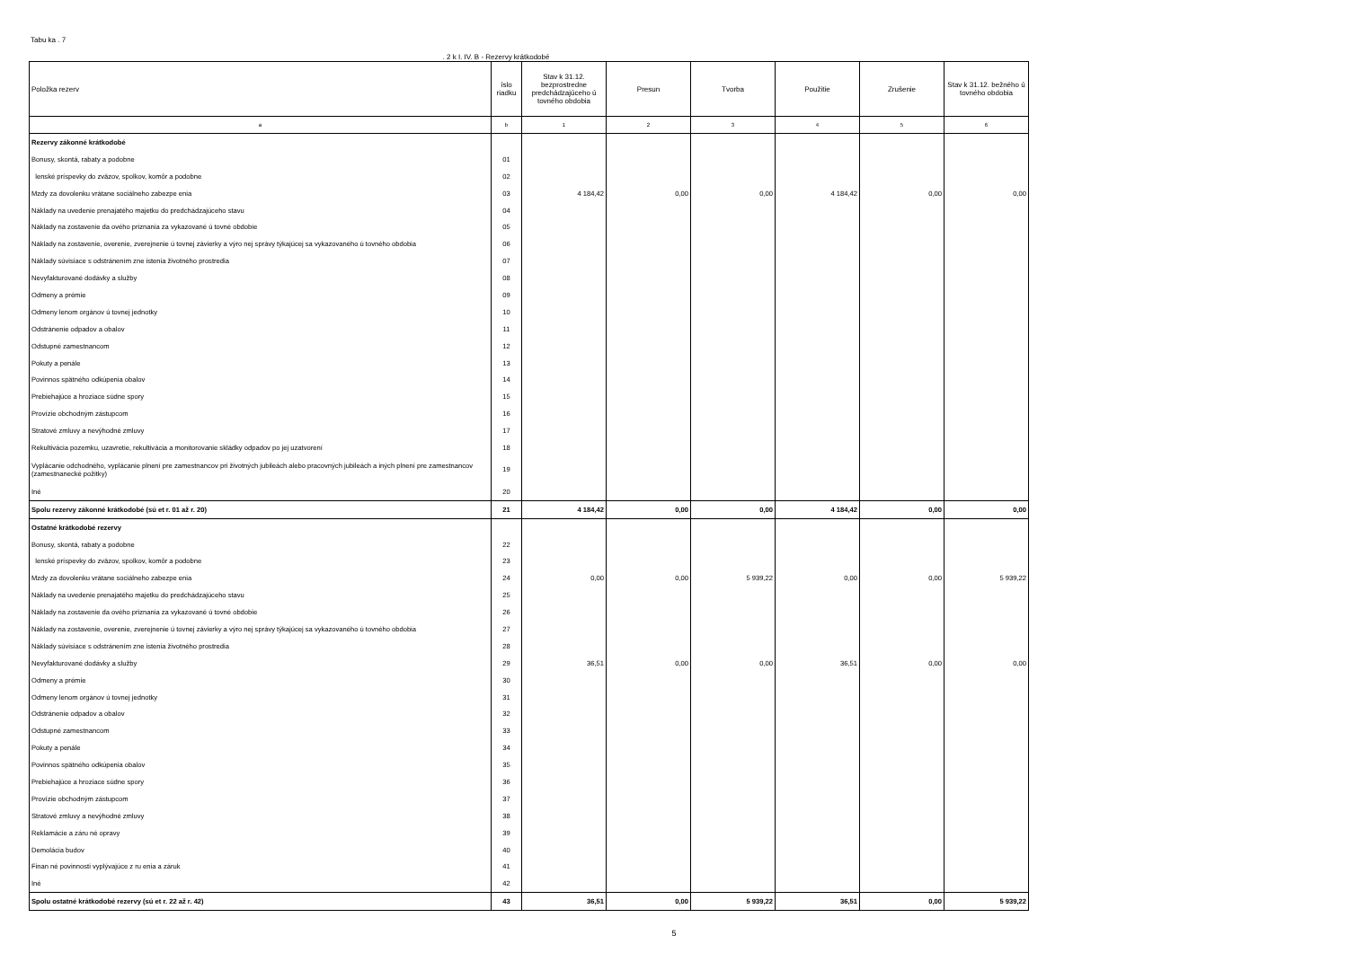Tabu ka . 7
. 2 k I. IV. B - Rezervy krátkodobé
| Položka rezerv | íslo riadku | Stav k 31.12. bezprostredne predchádzajúceho ú tovného obdobia | Presun | Tvorba | Použitie | Zrušenie | Stav k 31.12. bežného ú tovného obdobia |
| --- | --- | --- | --- | --- | --- | --- | --- |
| a | b | 1 | 2 | 3 | 4 | 5 | 6 |
| Rezervy zákonné krátkodobé | | | | | | | |
| Bonusy, skontá, rabaty a podobne | 01 | | | | | | |
| lenské príspevky do zväzov, spolkov, komôr a podobne | 02 | | | | | | |
| Mzdy za dovolenku vrátane sociálneho zabezpe enia | 03 | 4 184,42 | 0,00 | 0,00 | 4 184,42 | 0,00 | 0,00 |
| Náklady na uvedenie prenajatého majetku do predchádzajúceho stavu | 04 | | | | | | |
| Náklady na zostavenie da ového priznania za vykazované ú tovné obdobie | 05 | | | | | | |
| Náklady na zostavenie, overenie, zverejnenie ú tovnej závierky a výro nej správy týkajúcej sa vykazovaného ú tovného obdobia | 06 | | | | | | |
| Náklady súvisiace s odstránením zne istenia životného prostredia | 07 | | | | | | |
| Nevyfakturované dodávky a služby | 08 | | | | | | |
| Odmeny a prémie | 09 | | | | | | |
| Odmeny lenom orgánov ú tovnej jednotky | 10 | | | | | | |
| Odstránenie odpadov a obalov | 11 | | | | | | |
| Odstupné zamestnancom | 12 | | | | | | |
| Pokuty a penále | 13 | | | | | | |
| Povinnos spätného odkúpenia obalov | 14 | | | | | | |
| Prebiehajúce a hroziace súdne spory | 15 | | | | | | |
| Provízie obchodným zástupcom | 16 | | | | | | |
| Stratové zmluvy a nevýhodné zmluvy | 17 | | | | | | |
| Rekultivácia pozemku, uzavretie, rekultivácia a monitorovanie skládky odpadov po jej uzatvorení | 18 | | | | | | |
| Vyplácanie odchodného, vyplácanie plnení pre zamestnancov pri životných jubileách alebo pracovných jubileách a iných plnení pre zamestnancov (zamestnanecké požitky) | 19 | | | | | | |
| Iné | 20 | | | | | | |
| Spolu rezervy zákonné krátkodobé (sú et r. 01 až r. 20) | 21 | 4 184,42 | 0,00 | 0,00 | 4 184,42 | 0,00 | 0,00 |
| Ostatné krátkodobé rezervy | | | | | | | |
| Bonusy, skontá, rabaty a podobne | 22 | | | | | | |
| lenské príspevky do zväzov, spolkov, komôr a podobne | 23 | | | | | | |
| Mzdy za dovolenku vrátane sociálneho zabezpe enia | 24 | 0,00 | 0,00 | 5 939,22 | 0,00 | 0,00 | 5 939,22 |
| Náklady na uvedenie prenajatého majetku do predchádzajúceho stavu | 25 | | | | | | |
| Náklady na zostavenie da ového priznania za vykazované ú tovné obdobie | 26 | | | | | | |
| Náklady na zostavenie, overenie, zverejnenie ú tovnej závierky a výro nej správy týkajúcej sa vykazovaného ú tovného obdobia | 27 | | | | | | |
| Náklady súvisiace s odstránením zne istenia životného prostredia | 28 | | | | | | |
| Nevyfakturované dodávky a služby | 29 | 36,51 | 0,00 | 0,00 | 36,51 | 0,00 | 0,00 |
| Odmeny a prémie | 30 | | | | | | |
| Odmeny lenom orgánov ú tovnej jednotky | 31 | | | | | | |
| Odstránenie odpadov a obalov | 32 | | | | | | |
| Odstupné zamestnancom | 33 | | | | | | |
| Pokuty a penále | 34 | | | | | | |
| Povinnos spätného odkúpenia obalov | 35 | | | | | | |
| Prebiehajúce a hroziace súdne spory | 36 | | | | | | |
| Provízie obchodným zástupcom | 37 | | | | | | |
| Stratové zmluvy a nevýhodné zmluvy | 38 | | | | | | |
| Reklamácie a záru né opravy | 39 | | | | | | |
| Demolácia budov | 40 | | | | | | |
| Finan né povinnosti vyplývajúce z ru enia a záruk | 41 | | | | | | |
| Iné | 42 | | | | | | |
| Spolu ostatné krátkodobé rezervy (sú et r. 22 až r. 42) | 43 | 36,51 | 0,00 | 5 939,22 | 36,51 | 0,00 | 5 939,22 |
5